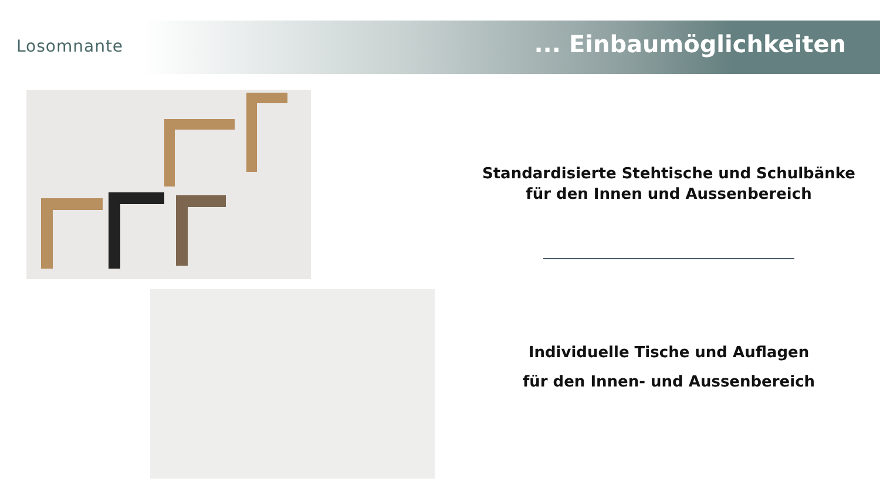Losomnante ... Einbaumöglichkeiten
Standardisierte Stehtische und Schulbänke
für den Innen und Aussenbereich
Individuelle Tische und Auflagen
für den Innen- und Aussenbereich